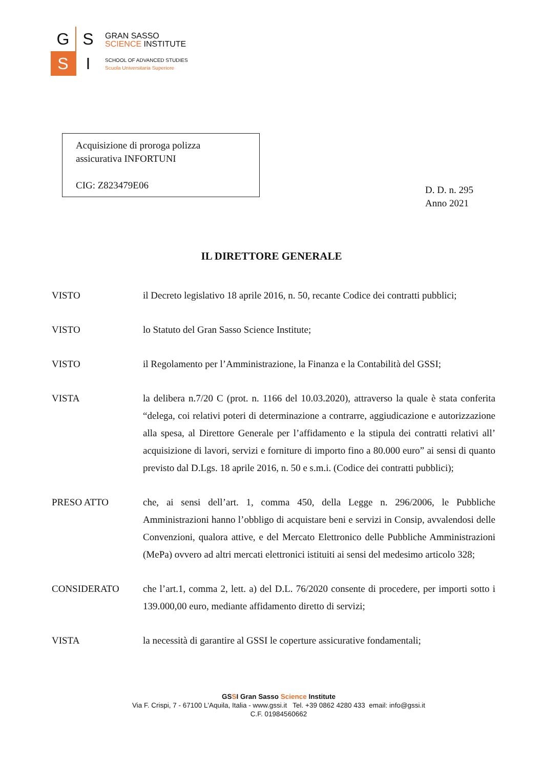G
S
S
I
GRAN SASSO
SCIENCE INSTITUTE
SCHOOL OF ADVANCED STUDIES
Scuola Universitaria Superiore
Acquisizione di proroga polizza assicurativa INFORTUNI
CIG: Z823479E06
D. D. n. 295
Anno 2021
IL DIRETTORE GENERALE
VISTO il Decreto legislativo 18 aprile 2016, n. 50, recante Codice dei contratti pubblici;
VISTO lo Statuto del Gran Sasso Science Institute;
VISTO il Regolamento per l’Amministrazione, la Finanza e la Contabilità del GSSI;
VISTA la delibera n.7/20 C (prot. n. 1166 del 10.03.2020), attraverso la quale è stata conferita “delega, coi relativi poteri di determinazione a contrarre, aggiudicazione e autorizzazione alla spesa, al Direttore Generale per l’affidamento e la stipula dei contratti relativi all’ acquisizione di lavori, servizi e forniture di importo fino a 80.000 euro” ai sensi di quanto previsto dal D.Lgs. 18 aprile 2016, n. 50 e s.m.i. (Codice dei contratti pubblici);
PRESO ATTO che, ai sensi dell’art. 1, comma 450, della Legge n. 296/2006, le Pubbliche Amministrazioni hanno l’obbligo di acquistare beni e servizi in Consip, avvalendosi delle Convenzioni, qualora attive, e del Mercato Elettronico delle Pubbliche Amministrazioni (MePa) ovvero ad altri mercati elettronici istituiti ai sensi del medesimo articolo 328;
CONSIDERATO che l’art.1, comma 2, lett. a) del D.L. 76/2020 consente di procedere, per importi sotto i 139.000,00 euro, mediante affidamento diretto di servizi;
VISTA la necessità di garantire al GSSI le coperture assicurative fondamentali;
GSSI Gran Sasso Science Institute
Via F. Crispi, 7 - 67100 L'Aquila, Italia - www.gssi.it Tel. +39 0862 4280 433 email: info@gssi.it
C.F. 01984560662